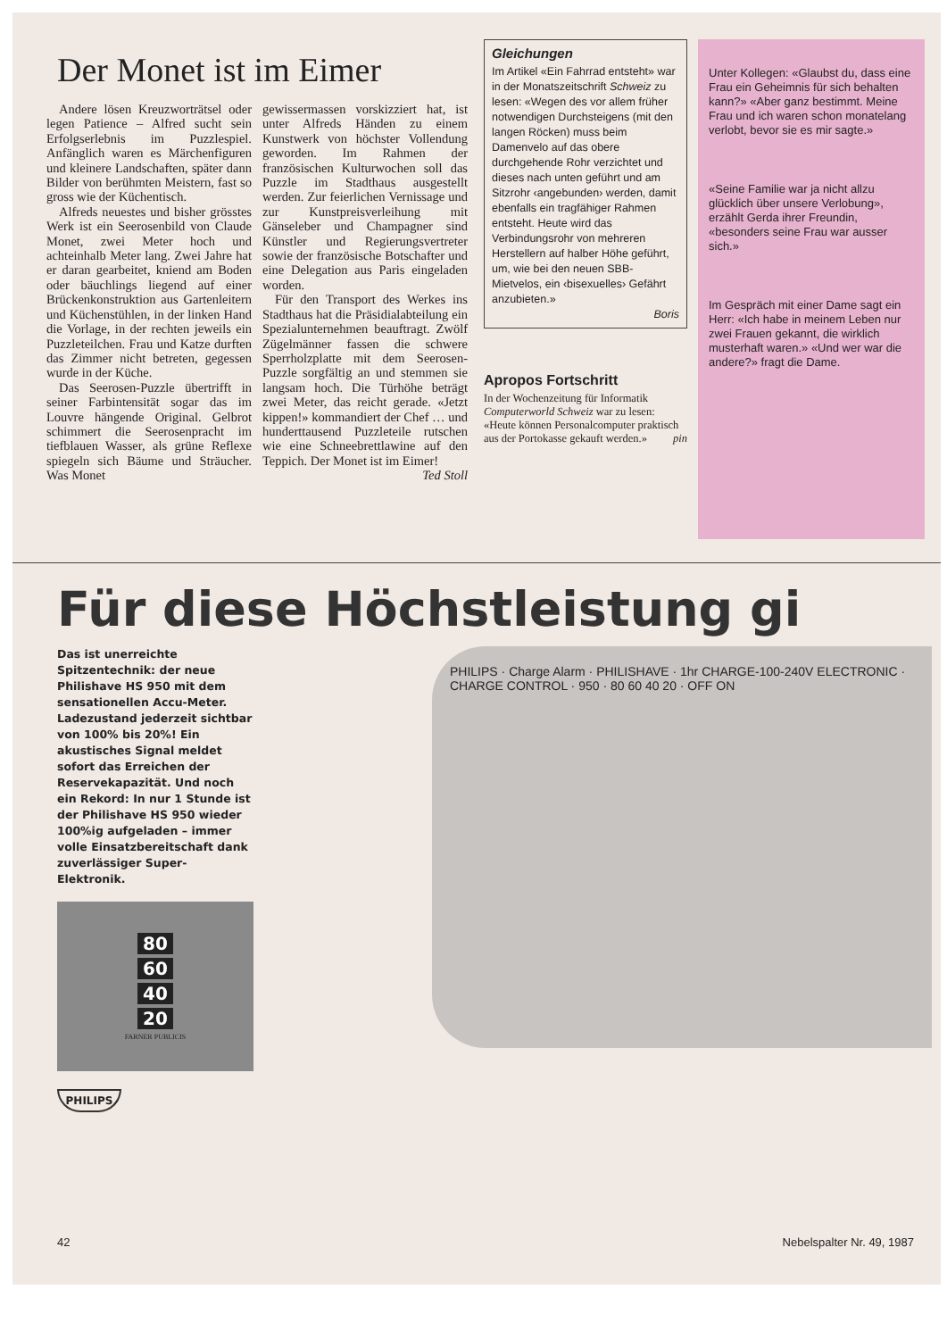Der Monet ist im Eimer
Andere lösen Kreuzworträtsel oder legen Patience – Alfred sucht sein Erfolgserlebnis im Puzzlespiel. Anfänglich waren es Märchenfiguren und kleinere Landschaften, später dann Bilder von berühmten Meistern, fast so gross wie der Küchentisch.
Alfreds neuestes und bisher grösstes Werk ist ein Seerosenbild von Claude Monet, zwei Meter hoch und achteinhalb Meter lang. Zwei Jahre hat er daran gearbeitet, kniend am Boden oder bäuchlings liegend auf einer Brückenkonstruktion aus Gartenleitern und Küchenstühlen, in der linken Hand die Vorlage, in der rechten jeweils ein Puzzleteilchen. Frau und Katze durften das Zimmer nicht betreten, gegessen wurde in der Küche.
Das Seerosen-Puzzle übertrifft in seiner Farbintensität sogar das im Louvre hängende Original. Gelbrot schimmert die Seerosenpracht im tiefblauen Wasser, als grüne Reflexe spiegeln sich Bäume und Sträucher. Was Monet
gewissermassen vorskizziert hat, ist unter Alfreds Händen zu einem Kunstwerk von höchster Vollendung geworden. Im Rahmen der französischen Kulturwochen soll das Puzzle im Stadthaus ausgestellt werden. Zur feierlichen Vernissage und zur Kunstpreisverleihung mit Gänseleber und Champagner sind Künstler und Regierungsvertreter sowie der französische Botschafter und eine Delegation aus Paris eingeladen worden.
Für den Transport des Werkes ins Stadthaus hat die Präsidialabteilung ein Spezialunternehmen beauftragt. Zwölf Zügelmänner fassen die schwere Sperrholzplatte mit dem Seerosen-Puzzle sorgfältig an und stemmen sie langsam hoch. Die Türhöhe beträgt zwei Meter, das reicht gerade. «Jetzt kippen!» kommandiert der Chef … und hunderttausend Puzzleteile rutschen wie eine Schneebrettlawine auf den Teppich. Der Monet ist im Eimer!
Ted Stoll
Gleichungen
Im Artikel «Ein Fahrrad entsteht» war in der Monatszeitschrift Schweiz zu lesen: «Wegen des vor allem früher notwendigen Durchsteigens (mit den langen Röcken) muss beim Damenvelo auf das obere durchgehende Rohr verzichtet und dieses nach unten geführt und am Sitzrohr ‹angebunden› werden, damit ebenfalls ein tragfähiger Rahmen entsteht. Heute wird das Verbindungsrohr von mehreren Herstellern auf halber Höhe geführt, um, wie bei den neuen SBB-Mietvelos, ein ‹bisexuelles› Gefährt anzubieten.»
Boris
Apropos Fortschritt
In der Wochenzeitung für Informatik Computerworld Schweiz war zu lesen: «Heute können Personalcomputer praktisch aus der Portokasse gekauft werden.» pin
Unter Kollegen: «Glaubst du, dass eine Frau ein Geheimnis für sich behalten kann?» «Aber ganz bestimmt. Meine Frau und ich waren schon monatelang verlobt, bevor sie es mir sagte.»
«Seine Familie war ja nicht allzu glücklich über unsere Verlobung», erzählt Gerda ihrer Freundin, «besonders seine Frau war ausser sich.»
Im Gespräch mit einer Dame sagt ein Herr: «Ich habe in meinem Leben nur zwei Frauen gekannt, die wirklich musterhaft waren.» «Und wer war die andere?» fragt die Dame.
Für diese Höchstleistung gi
Das ist unerreichte Spitzentechnik: der neue Philishave HS 950 mit dem sensationellen Accu-Meter. Ladezustand jederzeit sichtbar von 100% bis 20%! Ein akustisches Signal meldet sofort das Erreichen der Reservekapazität. Und noch ein Rekord: In nur 1 Stunde ist der Philishave HS 950 wieder 100%ig aufgeladen – immer volle Einsatzbereitschaft dank zuverlässiger Super-Elektronik.
80
60
40
20
FARNER PUBLICIS
PHILIPS
PHILIPS · Charge Alarm · PHILISHAVE · 1hr CHARGE-100-240V ELECTRONIC · CHARGE CONTROL · 950 · 80 60 40 20 · OFF ON
42 Nebelspalter Nr. 49, 1987